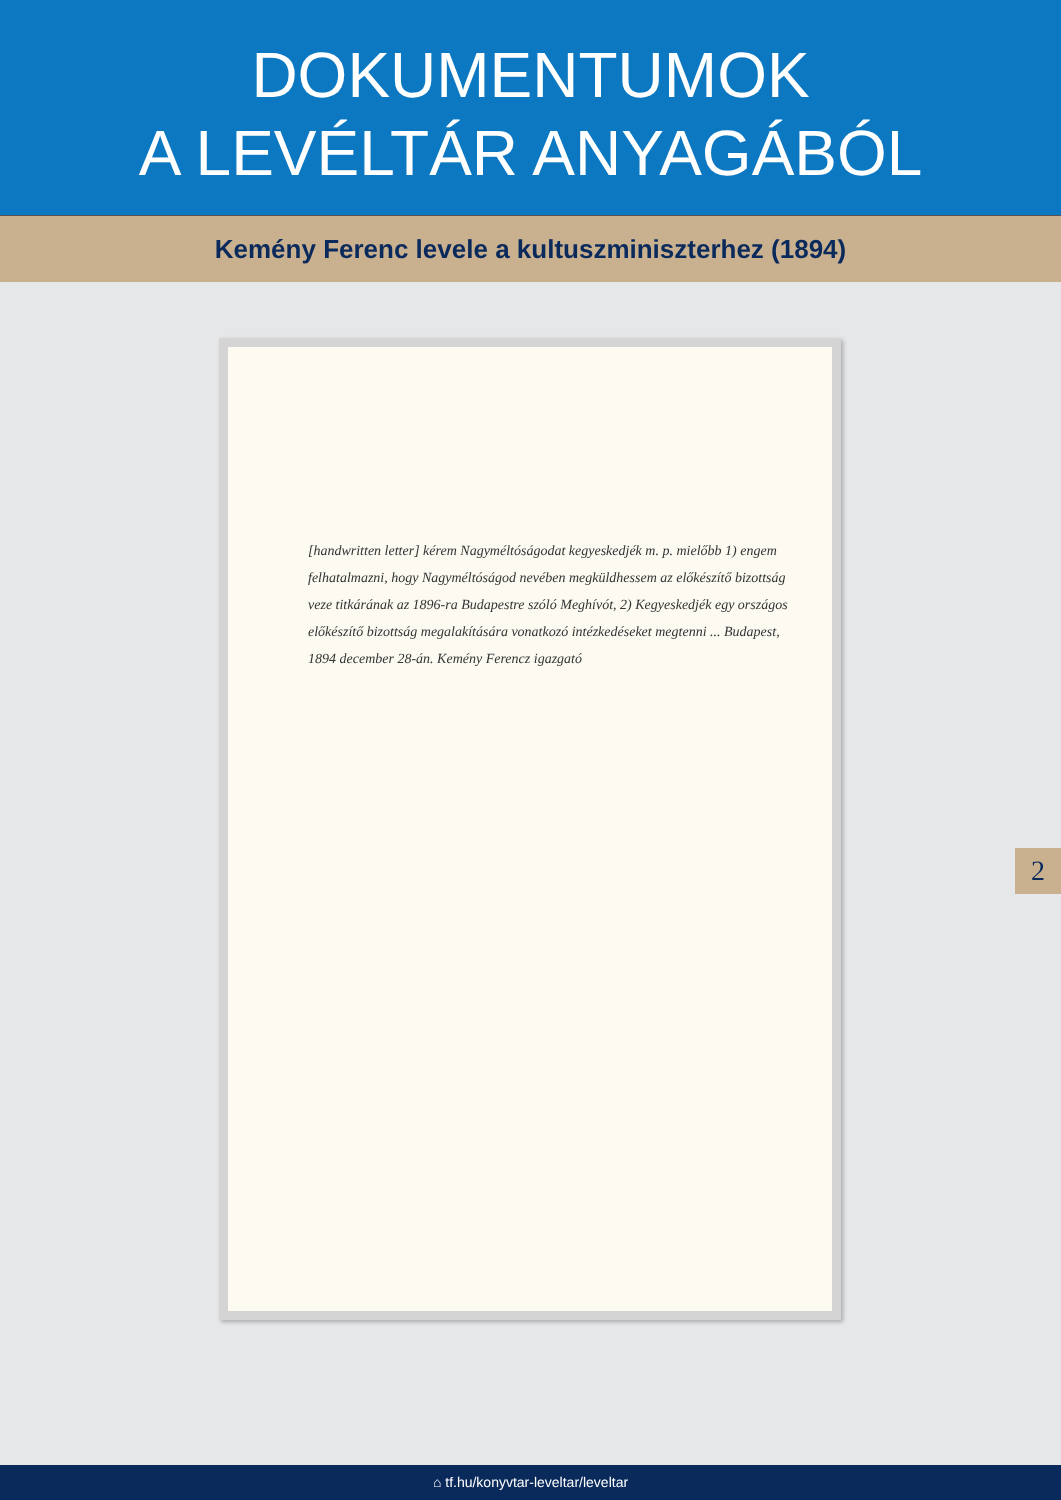DOKUMENTUMOK
A LEVÉLTÁR ANYAGÁBÓL
Kemény Ferenc levele a kultuszminiszterhez (1894)
[handwritten letter] kérem Nagyméltóságodat kegyeskedjék m. p. mielőbb 1) engem felhatalmazni, hogy Nagyméltóságod nevében megküldhessem az előkészítő bizottság veze titkárának az 1896-ra Budapestre szóló Meghívót, 2) Kegyeskedjék egy országos előkészítő bizottság megalakítására vonatkozó intézkedéseket megtenni ... Budapest, 1894 december 28-án. Kemény Ferencz igazgató
2
⌂ tf.hu/konyvtar-leveltar/leveltar